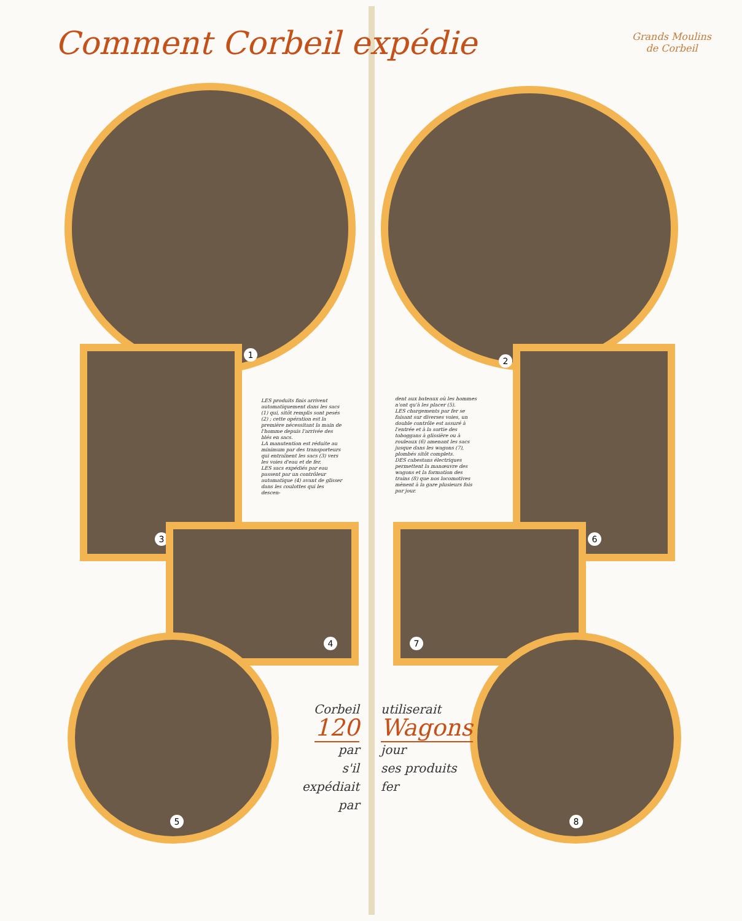Comment Corbeil expédie
Grands Moulins
de Corbeil
1 2
3
4
5
6
7
8
LES produits finis arrivent automatiquement dans les sacs (1) qui, sitôt remplis sont pesés (2) ; cette opération est la première nécessitant la main de l'homme depuis l'arrivée des blés en sacs.
LA manutention est réduite au minimum par des transporteurs qui entraînent les sacs (3) vers les voies d'eau et de fer.
LES sacs expédiés par eau passent par un contrôleur automatique (4) avant de glisser dans les coulottes qui les descen-
dent aux bateaux où les hommes n'ont qu'à les placer (5).
LES chargements par fer se faisant sur diverses voies, un double contrôle est assuré à l'entrée et à la sortie des toboggans à glissière ou à rouleaux (6) amenant les sacs jusque dans les wagons (7), plombés sitôt complets.
DES cabestans électriques permettent la manœuvre des wagons et la formation des trains (8) que nos locomotives mènent à la gare plusieurs fois par jour.
Corbeil
120
par
s'il expédiait
par
utiliserait
Wagons
jour
ses produits
fer